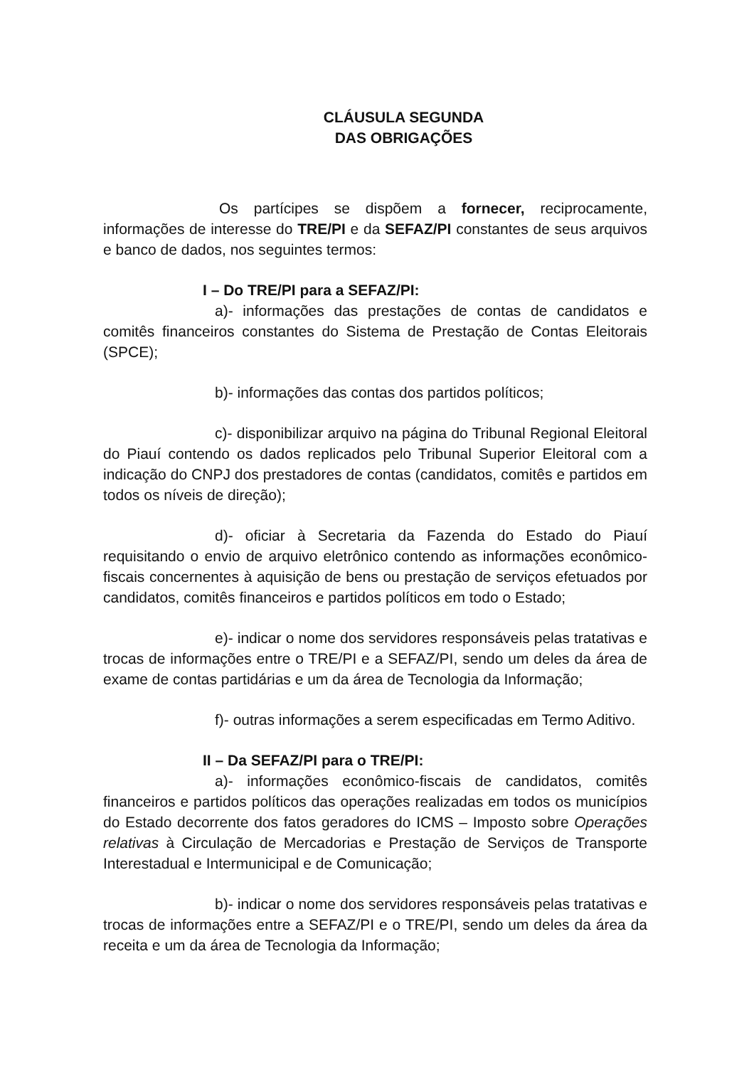CLÁUSULA SEGUNDA
DAS OBRIGAÇÕES
Os partícipes se dispõem a fornecer, reciprocamente, informações de interesse do TRE/PI e da SEFAZ/PI constantes de seus arquivos e banco de dados, nos seguintes termos:
I – Do TRE/PI para a SEFAZ/PI:
a)- informações das prestações de contas de candidatos e comitês financeiros constantes do Sistema de Prestação de Contas Eleitorais (SPCE);
b)- informações das contas dos partidos políticos;
c)- disponibilizar arquivo na página do Tribunal Regional Eleitoral do Piauí contendo os dados replicados pelo Tribunal Superior Eleitoral com a indicação do CNPJ dos prestadores de contas (candidatos, comitês e partidos em todos os níveis de direção);
d)- oficiar à Secretaria da Fazenda do Estado do Piauí requisitando o envio de arquivo eletrônico contendo as informações econômico-fiscais concernentes à aquisição de bens ou prestação de serviços efetuados por candidatos, comitês financeiros e partidos políticos em todo o Estado;
e)- indicar o nome dos servidores responsáveis pelas tratativas e trocas de informações entre o TRE/PI e a SEFAZ/PI, sendo um deles da área de exame de contas partidárias e um da área de Tecnologia da Informação;
f)- outras informações a serem especificadas em Termo Aditivo.
II – Da SEFAZ/PI para o TRE/PI:
a)- informações econômico-fiscais de candidatos, comitês financeiros e partidos políticos das operações realizadas em todos os municípios do Estado decorrente dos fatos geradores do ICMS – Imposto sobre Operações relativas à Circulação de Mercadorias e Prestação de Serviços de Transporte Interestadual e Intermunicipal e de Comunicação;
b)- indicar o nome dos servidores responsáveis pelas tratativas e trocas de informações entre a SEFAZ/PI e o TRE/PI, sendo um deles da área da receita e um da área de Tecnologia da Informação;